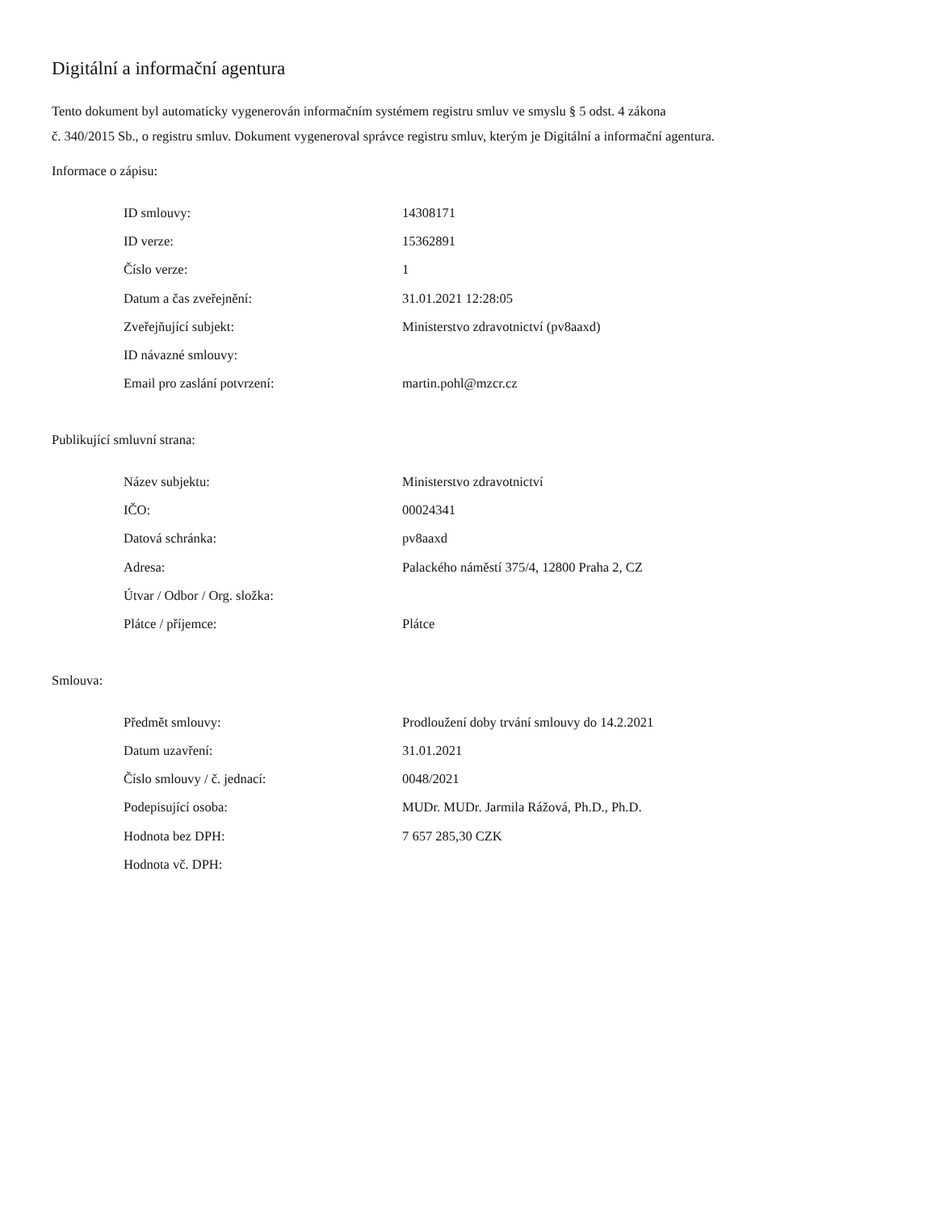Digitální a informační agentura
Tento dokument byl automaticky vygenerován informačním systémem registru smluv ve smyslu § 5 odst. 4 zákona
č. 340/2015 Sb., o registru smluv. Dokument vygeneroval správce registru smluv, kterým je Digitální a informační agentura.
Informace o zápisu:
| ID smlouvy: | 14308171 |
| ID verze: | 15362891 |
| Číslo verze: | 1 |
| Datum a čas zveřejnění: | 31.01.2021 12:28:05 |
| Zveřejňující subjekt: | Ministerstvo zdravotnictví (pv8aaxd) |
| ID návazné smlouvy: | |
| Email pro zaslání potvrzení: | martin.pohl@mzcr.cz |
Publikující smluvní strana:
| Název subjektu: | Ministerstvo zdravotnictví |
| IČO: | 00024341 |
| Datová schránka: | pv8aaxd |
| Adresa: | Palackého náměstí 375/4, 12800 Praha 2, CZ |
| Útvar / Odbor / Org. složka: | |
| Plátce / příjemce: | Plátce |
Smlouva:
| Předmět smlouvy: | Prodloužení doby trvání smlouvy do 14.2.2021 |
| Datum uzavření: | 31.01.2021 |
| Číslo smlouvy / č. jednací: | 0048/2021 |
| Podepisující osoba: | MUDr. MUDr. Jarmila Rážová, Ph.D., Ph.D. |
| Hodnota bez DPH: | 7 657 285,30 CZK |
| Hodnota vč. DPH: | |